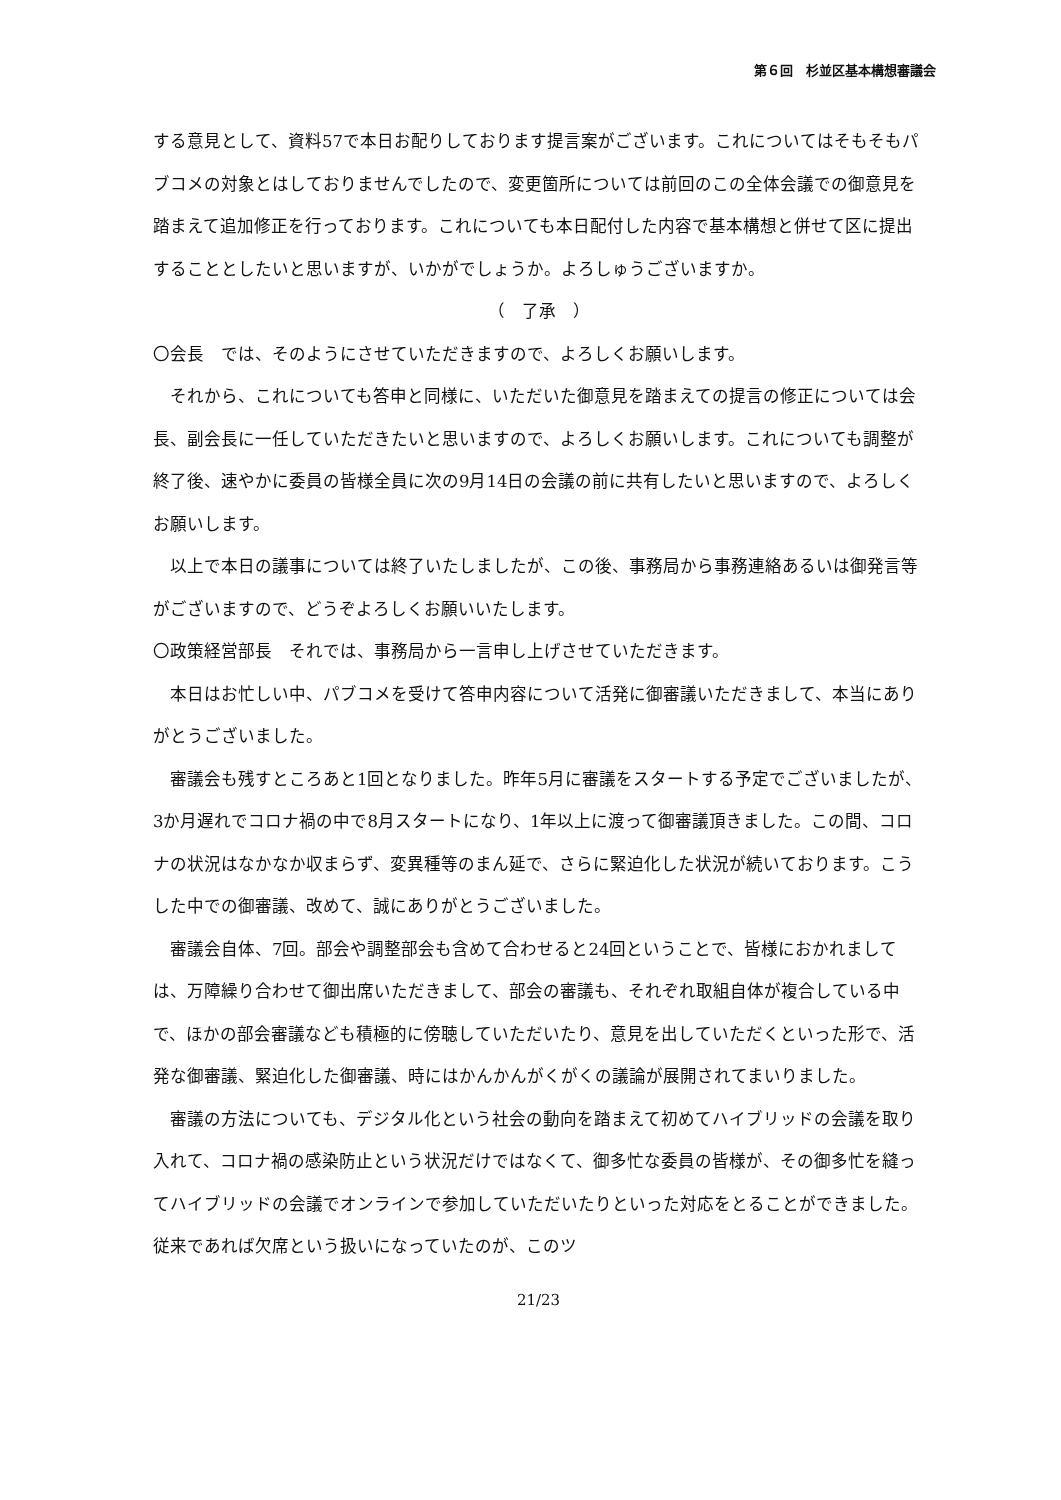第６回　杉並区基本構想審議会
する意見として、資料57で本日お配りしております提言案がございます。これについてはそもそもパブコメの対象とはしておりませんでしたので、変更箇所については前回のこの全体会議での御意見を踏まえて追加修正を行っております。これについても本日配付した内容で基本構想と併せて区に提出することとしたいと思いますが、いかがでしょうか。よろしゅうございますか。
（　了承　）
〇会長　では、そのようにさせていただきますので、よろしくお願いします。
それから、これについても答申と同様に、いただいた御意見を踏まえての提言の修正については会長、副会長に一任していただきたいと思いますので、よろしくお願いします。これについても調整が終了後、速やかに委員の皆様全員に次の9月14日の会議の前に共有したいと思いますので、よろしくお願いします。
以上で本日の議事については終了いたしましたが、この後、事務局から事務連絡あるいは御発言等がございますので、どうぞよろしくお願いいたします。
〇政策経営部長　それでは、事務局から一言申し上げさせていただきます。
本日はお忙しい中、パブコメを受けて答申内容について活発に御審議いただきまして、本当にありがとうございました。
審議会も残すところあと1回となりました。昨年5月に審議をスタートする予定でございましたが、3か月遅れでコロナ禍の中で8月スタートになり、1年以上に渡って御審議頂きました。この間、コロナの状況はなかなか収まらず、変異種等のまん延で、さらに緊迫化した状況が続いております。こうした中での御審議、改めて、誠にありがとうございました。
審議会自体、7回。部会や調整部会も含めて合わせると24回ということで、皆様におかれましては、万障繰り合わせて御出席いただきまして、部会の審議も、それぞれ取組自体が複合している中で、ほかの部会審議なども積極的に傍聴していただいたり、意見を出していただくといった形で、活発な御審議、緊迫化した御審議、時にはかんかんがくがくの議論が展開されてまいりました。
審議の方法についても、デジタル化という社会の動向を踏まえて初めてハイブリッドの会議を取り入れて、コロナ禍の感染防止という状況だけではなくて、御多忙な委員の皆様が、その御多忙を縫ってハイブリッドの会議でオンラインで参加していただいたりといった対応をとることができました。従来であれば欠席という扱いになっていたのが、このツ
21/23